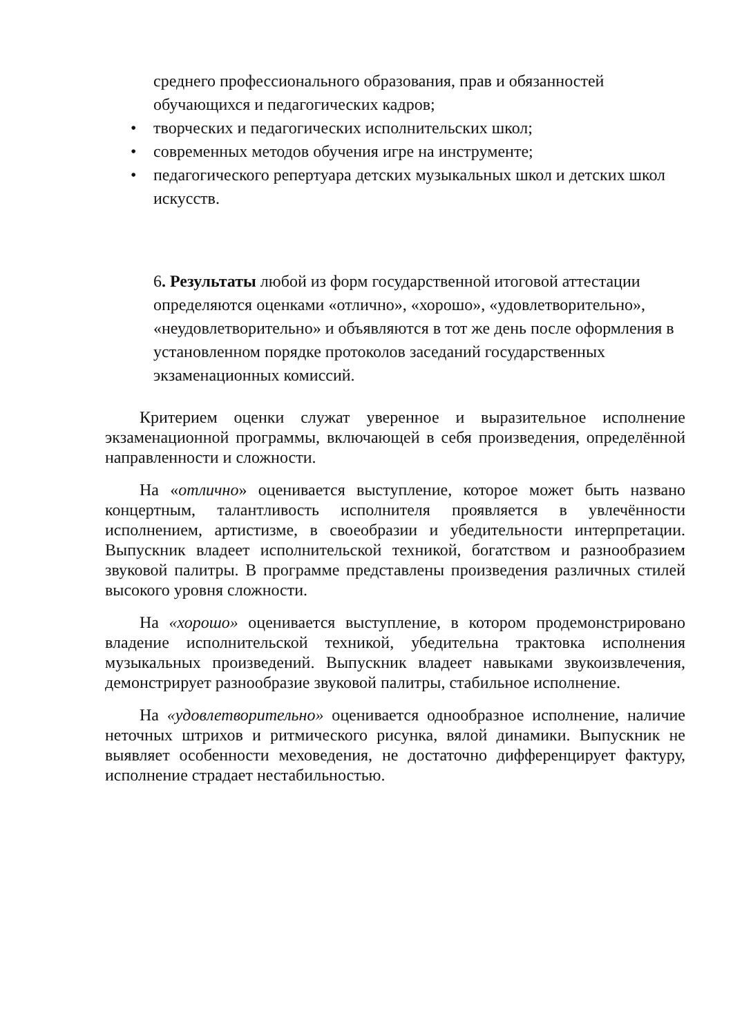среднего профессионального образования, прав и обязанностей обучающихся и педагогических кадров;
• творческих и педагогических исполнительских школ;
• современных методов обучения игре на инструменте;
• педагогического репертуара детских музыкальных школ и детских школ искусств.
6. Результаты любой из форм государственной итоговой аттестации определяются оценками «отлично», «хорошо», «удовлетворительно», «неудовлетворительно» и объявляются в тот же день после оформления в установленном порядке протоколов заседаний государственных экзаменационных комиссий.
Критерием оценки служат уверенное и выразительное исполнение экзаменационной программы, включающей в себя произведения, определённой направленности и сложности.
На «отлично» оценивается выступление, которое может быть названо концертным, талантливость исполнителя проявляется в увлечённости исполнением, артистизме, в своеобразии и убедительности интерпретации. Выпускник владеет исполнительской техникой, богатством и разнообразием звуковой палитры. В программе представлены произведения различных стилей высокого уровня сложности.
На «хорошо» оценивается выступление, в котором продемонстрировано владение исполнительской техникой, убедительна трактовка исполнения музыкальных произведений. Выпускник владеет навыками звукоизвлечения, демонстрирует разнообразие звуковой палитры, стабильное исполнение.
На «удовлетворительно» оценивается однообразное исполнение, наличие неточных штрихов и ритмического рисунка, вялой динамики. Выпускник не выявляет особенности меховедения, не достаточно дифференцирует фактуру, исполнение страдает нестабильностью.